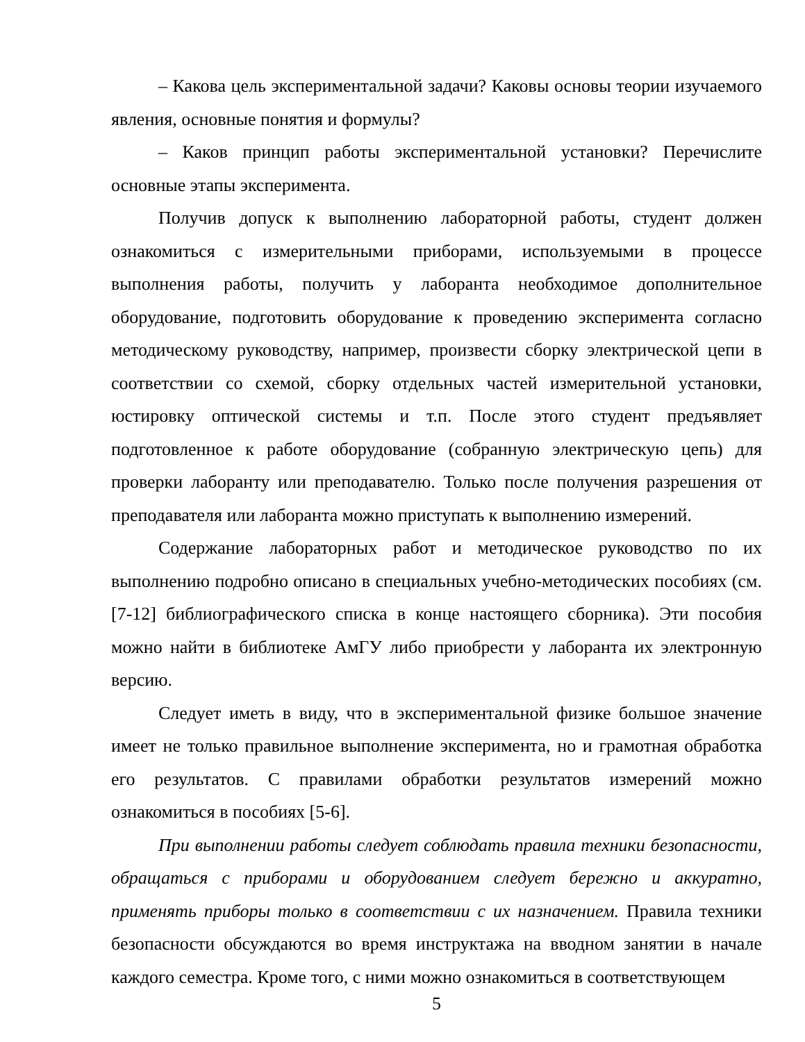– Какова цель экспериментальной задачи? Каковы основы теории изучаемого явления, основные понятия и формулы?
– Каков принцип работы экспериментальной установки? Перечислите основные этапы эксперимента.
Получив допуск к выполнению лабораторной работы, студент должен ознакомиться с измерительными приборами, используемыми в процессе выполнения работы, получить у лаборанта необходимое дополнительное оборудование, подготовить оборудование к проведению эксперимента согласно методическому руководству, например, произвести сборку электрической цепи в соответствии со схемой, сборку отдельных частей измерительной установки, юстировку оптической системы и т.п. После этого студент предъявляет подготовленное к работе оборудование (собранную электрическую цепь) для проверки лаборанту или преподавателю. Только после получения разрешения от преподавателя или лаборанта можно приступать к выполнению измерений.
Содержание лабораторных работ и методическое руководство по их выполнению подробно описано в специальных учебно-методических пособиях (см. [7-12] библиографического списка в конце настоящего сборника). Эти пособия можно найти в библиотеке АмГУ либо приобрести у лаборанта их электронную версию.
Следует иметь в виду, что в экспериментальной физике большое значение имеет не только правильное выполнение эксперимента, но и грамотная обработка его результатов. С правилами обработки результатов измерений можно ознакомиться в пособиях [5-6].
При выполнении работы следует соблюдать правила техники безопасности, обращаться с приборами и оборудованием следует бережно и аккуратно, применять приборы только в соответствии с их назначением. Правила техники безопасности обсуждаются во время инструктажа на вводном занятии в начале каждого семестра. Кроме того, с ними можно ознакомиться в соответствующем
5